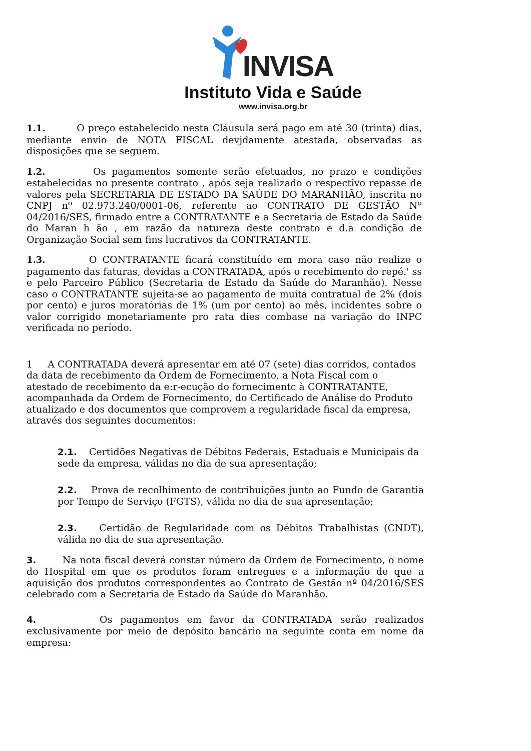INVISA
Instituto Vida e Saúde
www.invisa.org.br
1.1. O preço estabelecido nesta Cláusula será pago em até 30 (trinta) dias, mediante envio de NOTA FISCAL devjdamente atestada, observadas as disposições que se seguem.
1.2. Os pagamentos somente serão efetuados, no prazo e condições estabelecidas no presente contrato , após seja realizado o respectivo repasse de valores pela SECRETARIA DE ESTADO DA SAÚDE DO MARANHÃO, inscrita no CNPJ nº 02.973.240/0001-06, referente ao CONTRATO DE GESTÃO Nº 04/2016/SES, firmado entre a CONTRATANTE e a Secretaria de Estado da Saúde do Maran h ão , em razão da natureza deste contrato e d.a condição de Organização Social sem fins lucrativos da CONTRATANTE.
1.3. O CONTRATANTE ficará constituído em mora caso não realize o pagamento das faturas, devidas a CONTRATADA, após o recebimento do repé.' ss e pelo Parceiro Público (Secretaria de Estado da Saúde do Maranhão). Nesse caso o CONTRATANTE sujeita-se ao pagamento de muita contratual de 2% (dois por cento) e juros moratórias de 1% (um por cento) ao mês, incidentes sobre o valor corrigido monetariamente pro rata dies combase na variação do INPC verificada no período.
1 A CONTRATADA deverá apresentar em até 07 (sete) dias corridos, contados da data de recebimento da Ordem de Fornecimento, a Nota Fiscal com o atestado de recebimento da e:r-ecução do fornecimentc à CONTRATANTE, acompanhada da Ordem de Fornecimento, do Certificado de Análise do Produto atualizado e dos documentos que comprovem a regularidade fiscal da empresa, através dos seguintes documentos:
2.1. Certidões Negativas de Débitos Federais, Estaduais e Municipais da sede da empresa, válidas no dia de sua apresentação;
2.2. Prova de recolhimento de contribuições junto ao Fundo de Garantia por Tempo de Serviço (FGTS), válida no dia de sua apresentação;
2.3. Certidão de Regularidade com os Débitos Trabalhistas (CNDT), válida no dia de sua apresentação.
3. Na nota fiscal deverá constar número da Ordem de Fornecimento, o nome do Hospital em que os produtos foram entregues e a informação de que a aquisição dos produtos correspondentes ao Contrato de Gestão nº 04/2016/SES celebrado com a Secretaria de Estado da Saúde do Maranhão.
4. Os pagamentos em favor da CONTRATADA serão realizados exclusivamente por meio de depósito bancário na seguinte conta em nome da empresa: